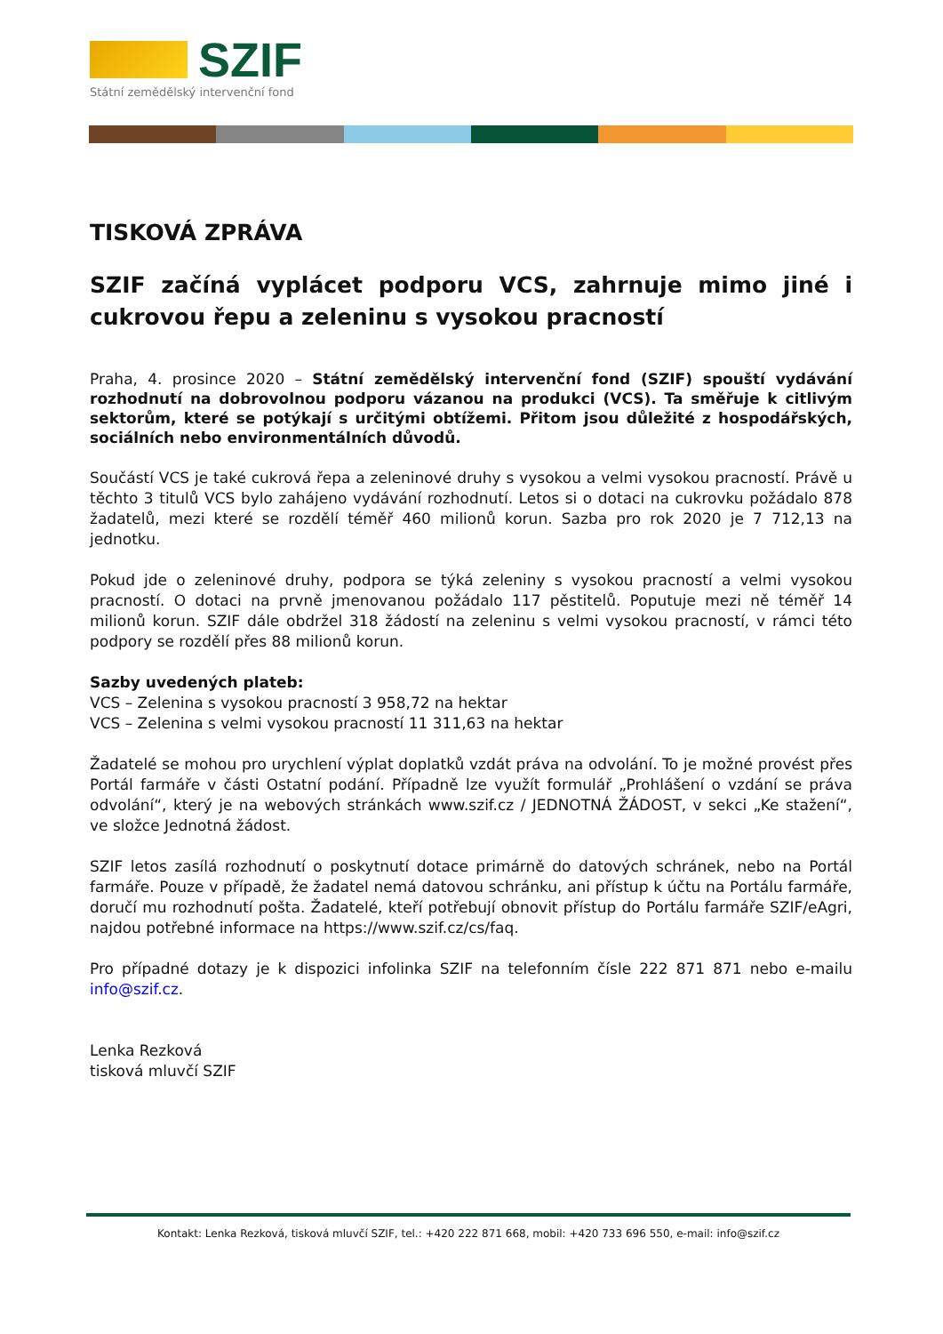SZIF
Státní zemědělský intervenční fond
TISKOVÁ ZPRÁVA
SZIF začíná vyplácet podporu VCS, zahrnuje mimo jiné i cukrovou řepu a zeleninu s vysokou pracností
Praha, 4. prosince 2020 – Státní zemědělský intervenční fond (SZIF) spouští vydávání rozhodnutí na dobrovolnou podporu vázanou na produkci (VCS). Ta směřuje k citlivým sektorům, které se potýkají s určitými obtížemi. Přitom jsou důležité z hospodářských, sociálních nebo environmentálních důvodů.
Součástí VCS je také cukrová řepa a zeleninové druhy s vysokou a velmi vysokou pracností. Právě u těchto 3 titulů VCS bylo zahájeno vydávání rozhodnutí. Letos si o dotaci na cukrovku požádalo 878 žadatelů, mezi které se rozdělí téměř 460 milionů korun. Sazba pro rok 2020 je 7 712,13 na jednotku.
Pokud jde o zeleninové druhy, podpora se týká zeleniny s vysokou pracností a velmi vysokou pracností. O dotaci na prvně jmenovanou požádalo 117 pěstitelů. Poputuje mezi ně téměř 14 milionů korun. SZIF dále obdržel 318 žádostí na zeleninu s velmi vysokou pracností, v rámci této podpory se rozdělí přes 88 milionů korun.
Sazby uvedených plateb:
VCS – Zelenina s vysokou pracností 3 958,72 na hektar
VCS – Zelenina s velmi vysokou pracností 11 311,63 na hektar
Žadatelé se mohou pro urychlení výplat doplatků vzdát práva na odvolání. To je možné provést přes Portál farmáře v části Ostatní podání. Případně lze využít formulář „Prohlášení o vzdání se práva odvolání“, který je na webových stránkách www.szif.cz / JEDNOTNÁ ŽÁDOST, v sekci „Ke stažení“, ve složce Jednotná žádost.
SZIF letos zasílá rozhodnutí o poskytnutí dotace primárně do datových schránek, nebo na Portál farmáře. Pouze v případě, že žadatel nemá datovou schránku, ani přístup k účtu na Portálu farmáře, doručí mu rozhodnutí pošta. Žadatelé, kteří potřebují obnovit přístup do Portálu farmáře SZIF/eAgri, najdou potřebné informace na https://www.szif.cz/cs/faq.
Pro případné dotazy je k dispozici infolinka SZIF na telefonním čísle 222 871 871 nebo e-mailu info@szif.cz.
Lenka Rezková
tisková mluvčí SZIF
Kontakt: Lenka Rezková, tisková mluvčí SZIF, tel.: +420 222 871 668, mobil: +420 733 696 550, e-mail: info@szif.cz